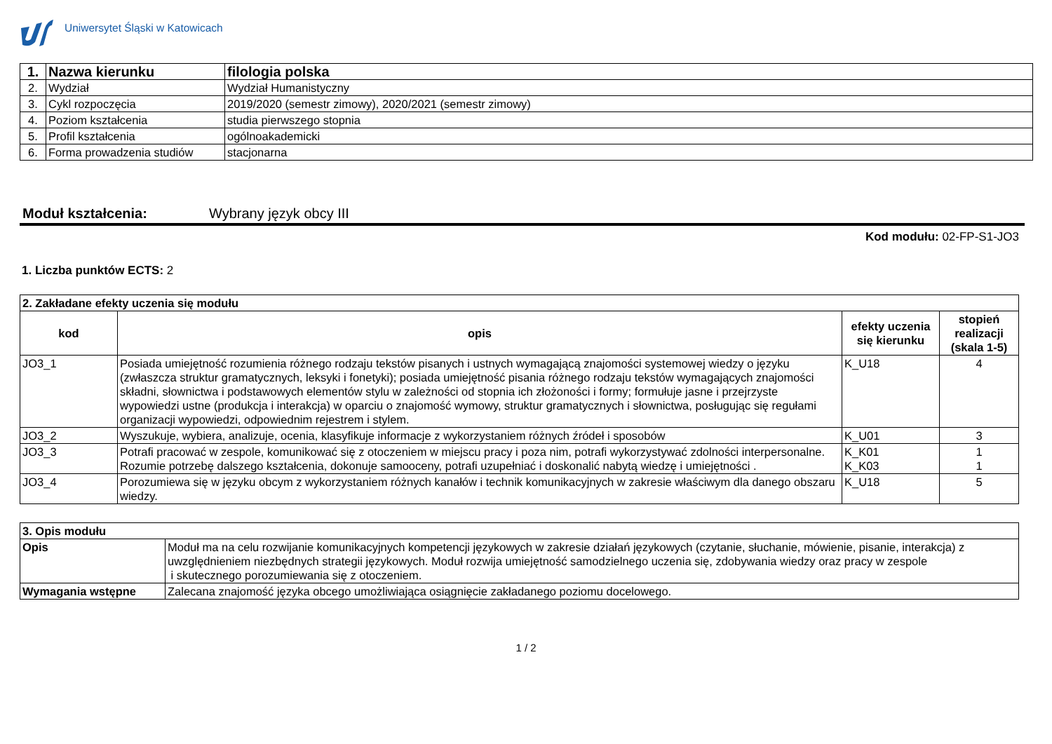Uniwersytet Śląski w Katowicach
| 1. | Nazwa kierunku | filologia polska |
| 2. | Wydział | Wydział Humanistyczny |
| 3. | Cykl rozpoczęcia | 2019/2020 (semestr zimowy), 2020/2021 (semestr zimowy) |
| 4. | Poziom kształcenia | studia pierwszego stopnia |
| 5. | Profil kształcenia | ogólnoakademicki |
| 6. | Forma prowadzenia studiów | stacjonarna |
Moduł kształcenia: Wybrany język obcy III
Kod modułu: 02-FP-S1-JO3
1. Liczba punktów ECTS: 2
| 2. Zakładane efekty uczenia się modułu | | | |
| kod | opis | efekty uczenia się kierunku | stopień realizacji (skala 1-5) |
| JO3_1 | Posiada umiejętność rozumienia różnego rodzaju tekstów pisanych i ustnych wymagającą znajomości systemowej wiedzy o języku (zwłaszcza struktur gramatycznych, leksyki i fonetyki); posiada umiejętność pisania różnego rodzaju tekstów wymagających znajomości składni, słownictwa i podstawowych elementów stylu w zależności od stopnia ich złożoności i formy; formułuje jasne i przejrzyste wypowiedzi ustne (produkcja i interakcja) w oparciu o znajomość wymowy, struktur gramatycznych i słownictwa, posługując się regułami organizacji wypowiedzi, odpowiednim rejestrem i stylem. | K_U18 | 4 |
| JO3_2 | Wyszukuje, wybiera, analizuje, ocenia, klasyfikuje informacje z wykorzystaniem różnych źródeł i sposobów | K_U01 | 3 |
| JO3_3 | Potrafi pracować w zespole, komunikować się z otoczeniem w miejscu pracy i poza nim, potrafi wykorzystywać zdolności interpersonalne. Rozumie potrzebę dalszego kształcenia, dokonuje samooceny, potrafi uzupełniać i doskonalić nabytą wiedzę i umiejętności . | K_K01 K_K03 | 1 1 |
| JO3_4 | Porozumiewa się w języku obcym z wykorzystaniem różnych kanałów i technik komunikacyjnych w zakresie właściwym dla danego obszaru wiedzy. | K_U18 | 5 |
| 3. Opis modułu | |
| Opis | Moduł ma na celu rozwijanie komunikacyjnych kompetencji językowych w zakresie działań językowych (czytanie, słuchanie, mówienie, pisanie, interakcja) z uwzględnieniem niezbędnych strategii językowych. Moduł rozwija umiejętność samodzielnego uczenia się, zdobywania wiedzy oraz pracy w zespole i skutecznego porozumiewania się z otoczeniem. |
| Wymagania wstępne | Zalecana znajomość języka obcego umożliwiająca osiągnięcie zakładanego poziomu docelowego. |
1 / 2